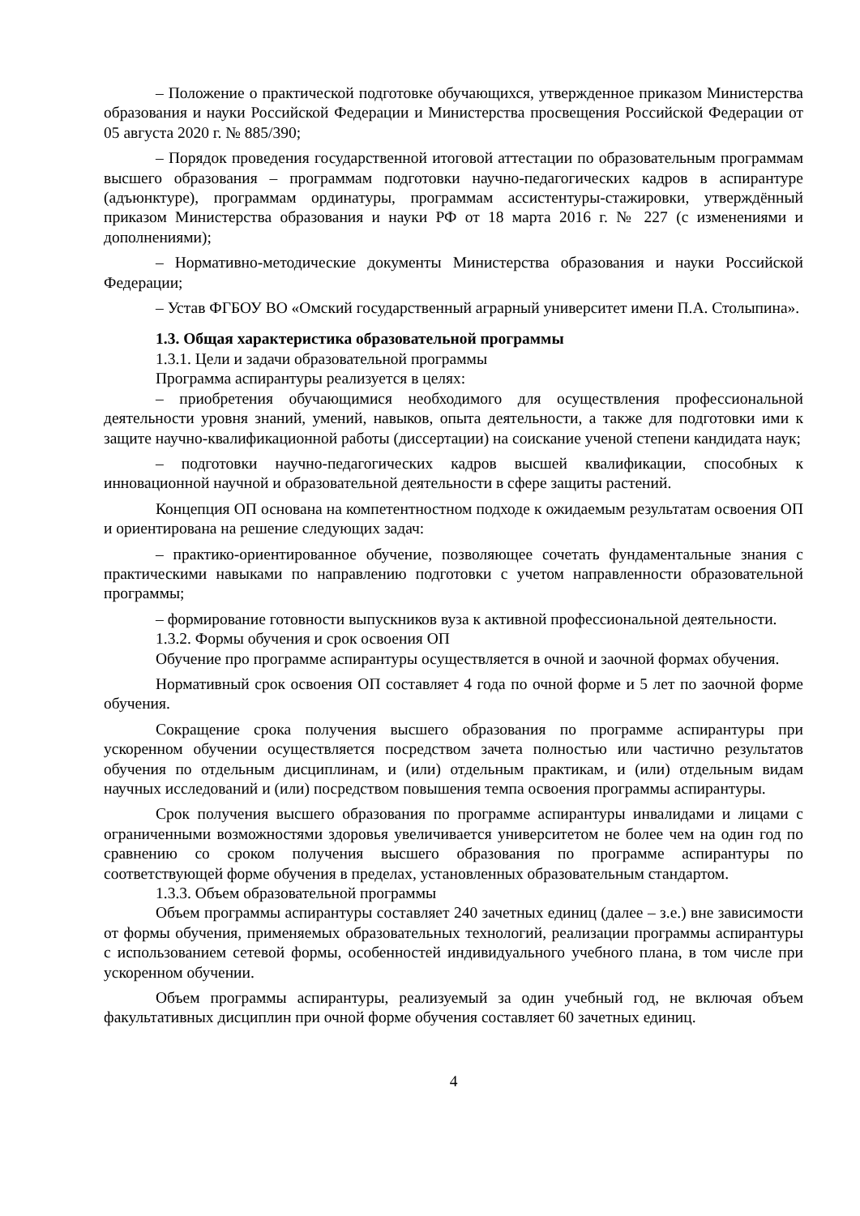– Положение о практической подготовке обучающихся, утвержденное приказом Министерства образования и науки Российской Федерации и Министерства просвещения Российской Федерации от 05 августа 2020 г. № 885/390;
– Порядок проведения государственной итоговой аттестации по образовательным программам высшего образования – программам подготовки научно-педагогических кадров в аспирантуре (адъюнктуре), программам ординатуры, программам ассистентуры-стажировки, утверждённый приказом Министерства образования и науки РФ от 18 марта 2016 г. № 227 (с изменениями и дополнениями);
– Нормативно-методические документы Министерства образования и науки Российской Федерации;
– Устав ФГБОУ ВО «Омский государственный аграрный университет имени П.А. Столыпина».
1.3. Общая характеристика образовательной программы
1.3.1. Цели и задачи образовательной программы
Программа аспирантуры реализуется в целях:
– приобретения обучающимися необходимого для осуществления профессиональной деятельности уровня знаний, умений, навыков, опыта деятельности, а также для подготовки ими к защите научно-квалификационной работы (диссертации) на соискание ученой степени кандидата наук;
– подготовки научно-педагогических кадров высшей квалификации, способных к инновационной научной и образовательной деятельности в сфере защиты растений.
Концепция ОП основана на компетентностном подходе к ожидаемым результатам освоения ОП и ориентирована на решение следующих задач:
– практико-ориентированное обучение, позволяющее сочетать фундаментальные знания с практическими навыками по направлению подготовки с учетом направленности образовательной программы;
– формирование готовности выпускников вуза к активной профессиональной деятельности.
1.3.2. Формы обучения и срок освоения ОП
Обучение про программе аспирантуры осуществляется в очной и заочной формах обучения.
Нормативный срок освоения ОП составляет 4 года по очной форме и 5 лет по заочной форме обучения.
Сокращение срока получения высшего образования по программе аспирантуры при ускоренном обучении осуществляется посредством зачета полностью или частично результатов обучения по отдельным дисциплинам, и (или) отдельным практикам, и (или) отдельным видам научных исследований и (или) посредством повышения темпа освоения программы аспирантуры.
Срок получения высшего образования по программе аспирантуры инвалидами и лицами с ограниченными возможностями здоровья увеличивается университетом не более чем на один год по сравнению со сроком получения высшего образования по программе аспирантуры по соответствующей форме обучения в пределах, установленных образовательным стандартом.
1.3.3. Объем образовательной программы
Объем программы аспирантуры составляет 240 зачетных единиц (далее – з.е.) вне зависимости от формы обучения, применяемых образовательных технологий, реализации программы аспирантуры с использованием сетевой формы, особенностей индивидуального учебного плана, в том числе при ускоренном обучении.
Объем программы аспирантуры, реализуемый за один учебный год, не включая объем факультативных дисциплин при очной форме обучения составляет 60 зачетных единиц.
4